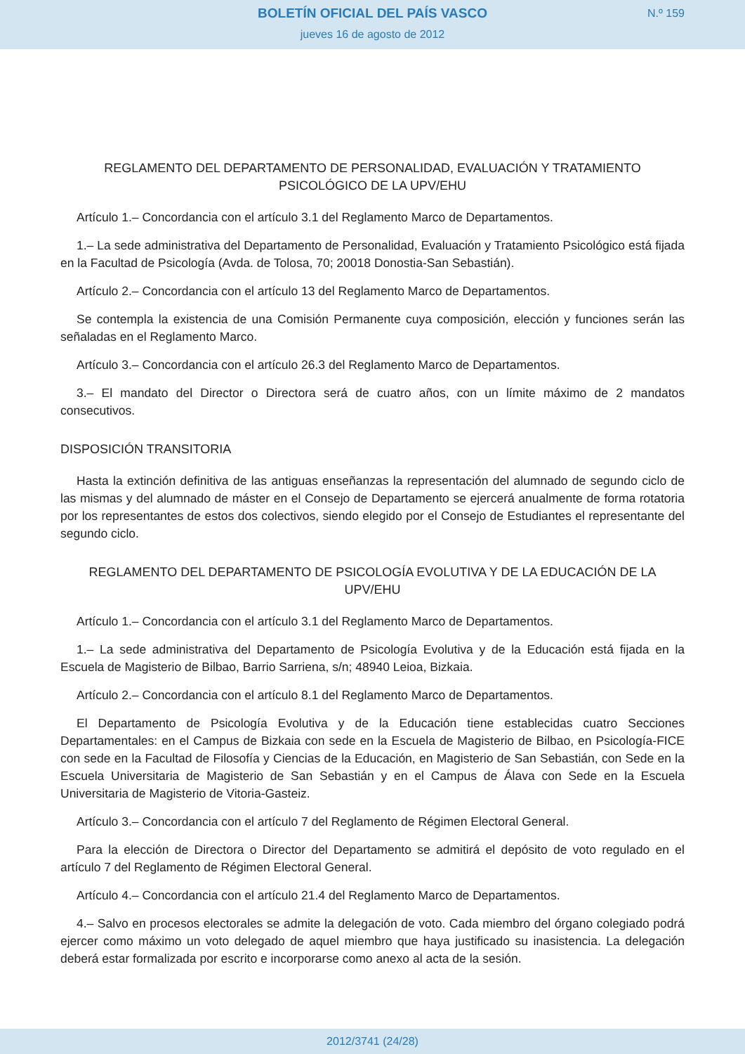BOLETÍN OFICIAL DEL PAÍS VASCO
jueves 16 de agosto de 2012
N.º 159
REGLAMENTO DEL DEPARTAMENTO DE PERSONALIDAD, EVALUACIÓN Y TRATAMIENTO PSICOLÓGICO DE LA UPV/EHU
Artículo 1.– Concordancia con el artículo 3.1 del Reglamento Marco de Departamentos.
1.– La sede administrativa del Departamento de Personalidad, Evaluación y Tratamiento Psicológico está fijada en la Facultad de Psicología (Avda. de Tolosa, 70; 20018 Donostia-San Sebastián).
Artículo 2.– Concordancia con el artículo 13 del Reglamento Marco de Departamentos.
Se contempla la existencia de una Comisión Permanente cuya composición, elección y funciones serán las señaladas en el Reglamento Marco.
Artículo 3.– Concordancia con el artículo 26.3 del Reglamento Marco de Departamentos.
3.– El mandato del Director o Directora será de cuatro años, con un límite máximo de 2 mandatos consecutivos.
DISPOSICIÓN TRANSITORIA
Hasta la extinción definitiva de las antiguas enseñanzas la representación del alumnado de segundo ciclo de las mismas y del alumnado de máster en el Consejo de Departamento se ejercerá anualmente de forma rotatoria por los representantes de estos dos colectivos, siendo elegido por el Consejo de Estudiantes el representante del segundo ciclo.
REGLAMENTO DEL DEPARTAMENTO DE PSICOLOGÍA EVOLUTIVA Y DE LA EDUCACIÓN DE LA UPV/EHU
Artículo 1.– Concordancia con el artículo 3.1 del Reglamento Marco de Departamentos.
1.– La sede administrativa del Departamento de Psicología Evolutiva y de la Educación está fijada en la Escuela de Magisterio de Bilbao, Barrio Sarriena, s/n; 48940 Leioa, Bizkaia.
Artículo 2.– Concordancia con el artículo 8.1 del Reglamento Marco de Departamentos.
El Departamento de Psicología Evolutiva y de la Educación tiene establecidas cuatro Secciones Departamentales: en el Campus de Bizkaia con sede en la Escuela de Magisterio de Bilbao, en Psicología-FICE con sede en la Facultad de Filosofía y Ciencias de la Educación, en Magisterio de San Sebastián, con Sede en la Escuela Universitaria de Magisterio de San Sebastián y en el Campus de Álava con Sede en la Escuela Universitaria de Magisterio de Vitoria-Gasteiz.
Artículo 3.– Concordancia con el artículo 7 del Reglamento de Régimen Electoral General.
Para la elección de Directora o Director del Departamento se admitirá el depósito de voto regulado en el artículo 7 del Reglamento de Régimen Electoral General.
Artículo 4.– Concordancia con el artículo 21.4 del Reglamento Marco de Departamentos.
4.– Salvo en procesos electorales se admite la delegación de voto. Cada miembro del órgano colegiado podrá ejercer como máximo un voto delegado de aquel miembro que haya justificado su inasistencia. La delegación deberá estar formalizada por escrito e incorporarse como anexo al acta de la sesión.
2012/3741 (24/28)